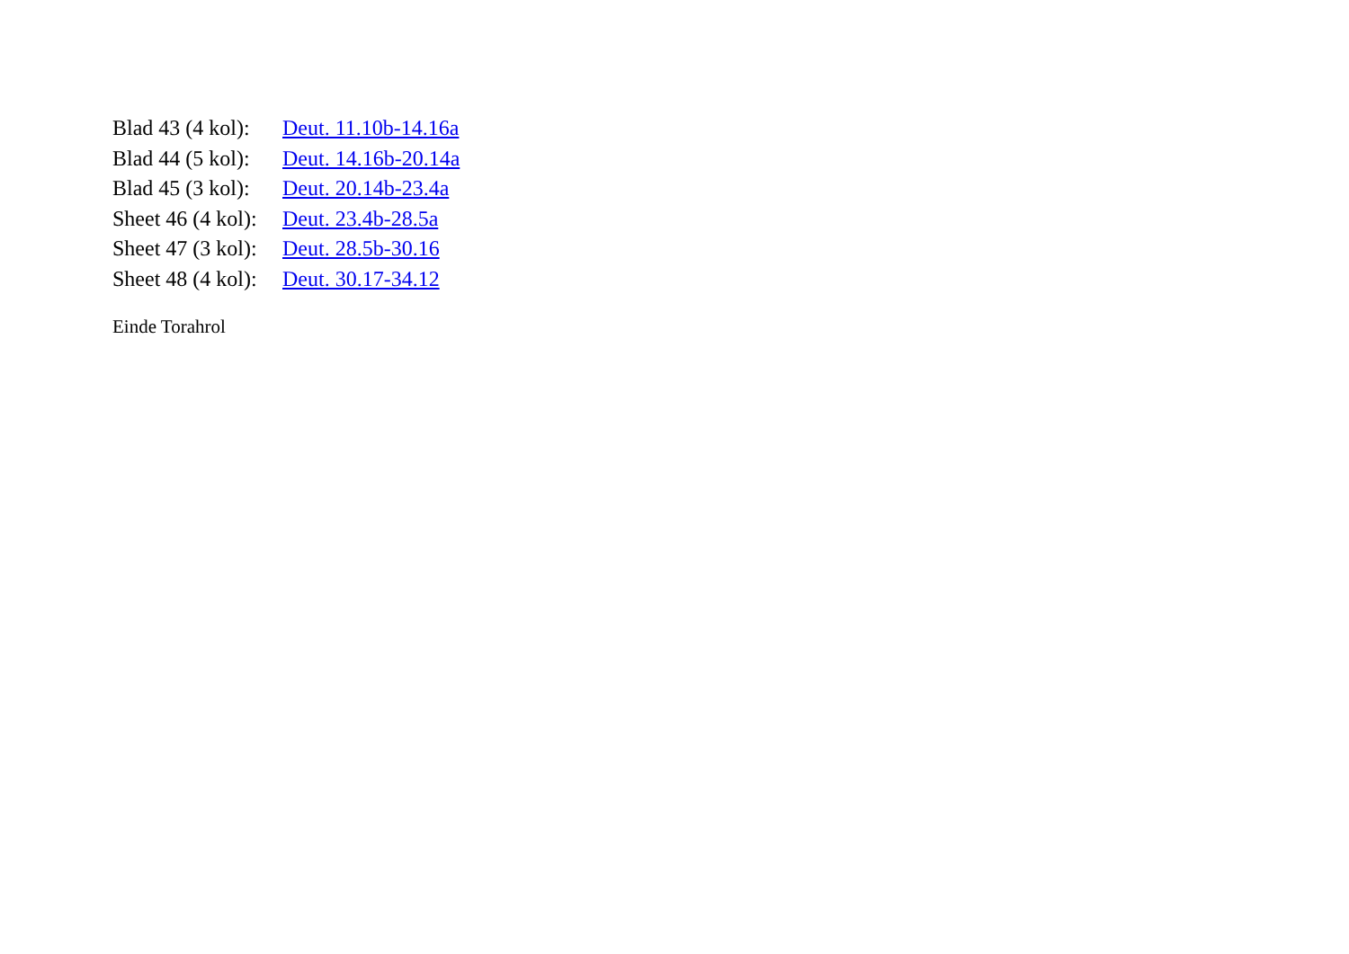Blad 43 (4 kol): Deut. 11.10b-14.16a
Blad 44 (5 kol): Deut. 14.16b-20.14a
Blad 45 (3 kol): Deut. 20.14b-23.4a
Sheet 46 (4 kol): Deut. 23.4b-28.5a
Sheet 47 (3 kol): Deut. 28.5b-30.16
Sheet 48 (4 kol): Deut. 30.17-34.12
Einde Torahrol